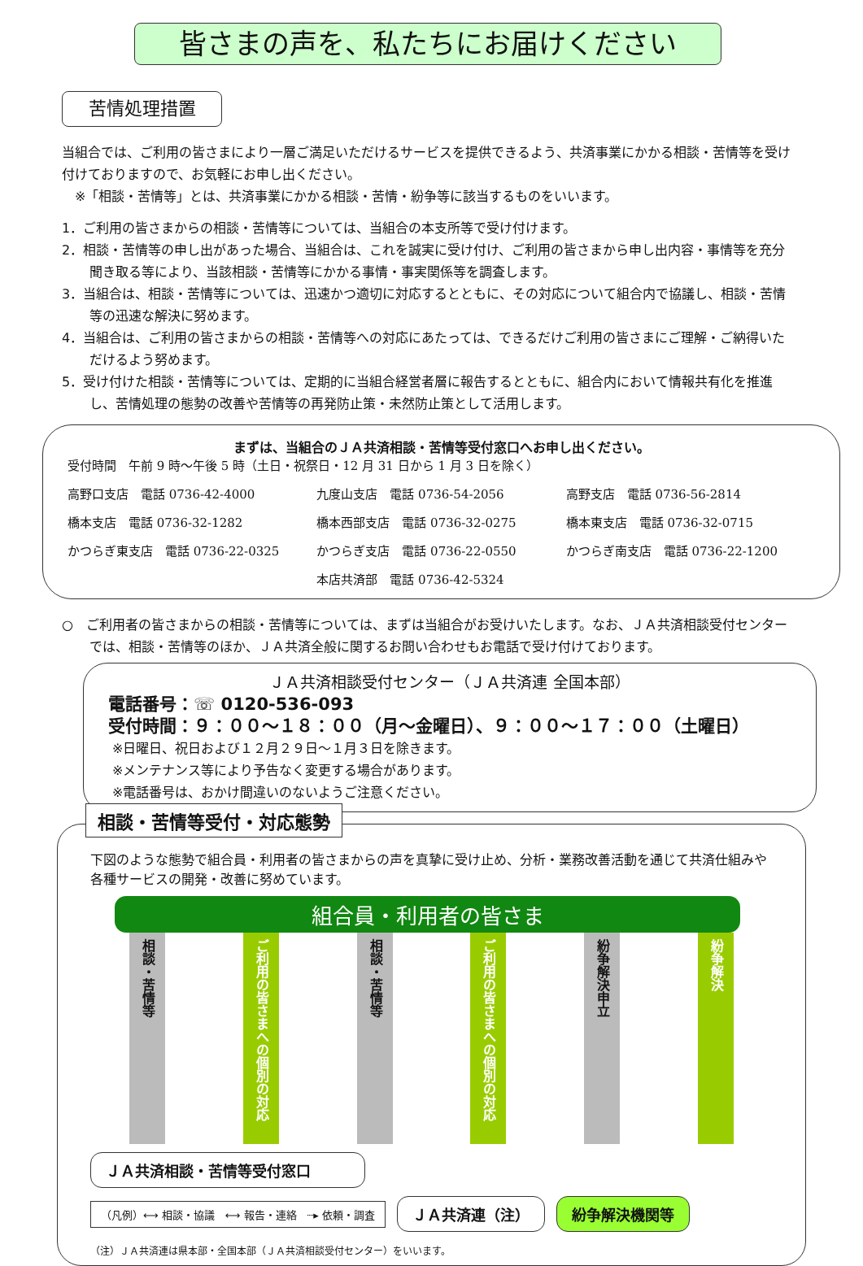皆さまの声を、私たちにお届けください
苦情処理措置
当組合では、ご利用の皆さまにより一層ご満足いただけるサービスを提供できるよう、共済事業にかかる相談・苦情等を受け付けておりますので、お気軽にお申し出ください。
　※「相談・苦情等」とは、共済事業にかかる相談・苦情・紛争等に該当するものをいいます。
1．ご利用の皆さまからの相談・苦情等については、当組合の本支所等で受け付けます。
2．相談・苦情等の申し出があった場合、当組合は、これを誠実に受け付け、ご利用の皆さまから申し出内容・事情等を充分聞き取る等により、当該相談・苦情等にかかる事情・事実関係等を調査します。
3．当組合は、相談・苦情等については、迅速かつ適切に対応するとともに、その対応について組合内で協議し、相談・苦情等の迅速な解決に努めます。
4．当組合は、ご利用の皆さまからの相談・苦情等への対応にあたっては、できるだけご利用の皆さまにご理解・ご納得いただけるよう努めます。
5．受け付けた相談・苦情等については、定期的に当組合経営者層に報告するとともに、組合内において情報共有化を推進し、苦情処理の態勢の改善や苦情等の再発防止策・未然防止策として活用します。
まずは、当組合のＪＡ共済相談・苦情等受付窓口へお申し出ください。
受付時間　午前 9 時～午後 5 時（土日・祝祭日・12 月 31 日から 1 月 3 日を除く）
高野口支店　電話 0736-42-4000
九度山支店　電話 0736-54-2056
高野支店　電話 0736-56-2814
橋本支店　電話 0736-32-1282
橋本西部支店　電話 0736-32-0275
橋本東支店　電話 0736-32-0715
かつらぎ東支店　電話 0736-22-0325
かつらぎ支店　電話 0736-22-0550
かつらぎ南支店　電話 0736-22-1200
本店共済部　電話 0736-42-5324
○　ご利用者の皆さまからの相談・苦情等については、まずは当組合がお受けいたします。なお、ＪＡ共済相談受付センターでは、相談・苦情等のほか、ＪＡ共済全般に関するお問い合わせもお電話で受け付けております。
ＪＡ共済相談受付センター（ＪＡ共済連 全国本部）
電話番号：☏ 0120-536-093
受付時間：９：００～１８：００（月～金曜日）、９：００～１７：００（土曜日）
※日曜日、祝日および１２月２９日～１月３日を除きます。
※メンテナンス等により予告なく変更する場合があります。
※電話番号は、おかけ間違いのないようご注意ください。
相談・苦情等受付・対応態勢
下図のような態勢で組合員・利用者の皆さまからの声を真摯に受け止め、分析・業務改善活動を通じて共済仕組みや各種サービスの開発・改善に努めています。
組合員・利用者の皆さま
相談・苦情等
ご利用の皆さまへの個別の対応
相談・苦情等
ご利用の皆さまへの個別の対応
紛争解決申立
紛争解決
ＪＡ共済相談・苦情等受付窓口
（凡例）⟷ 相談・協議　⟷ 報告・連絡　┈▸ 依頼・調査
ＪＡ共済連（注） 紛争解決機関等
（注）ＪＡ共済連は県本部・全国本部（ＪＡ共済相談受付センター）をいいます。